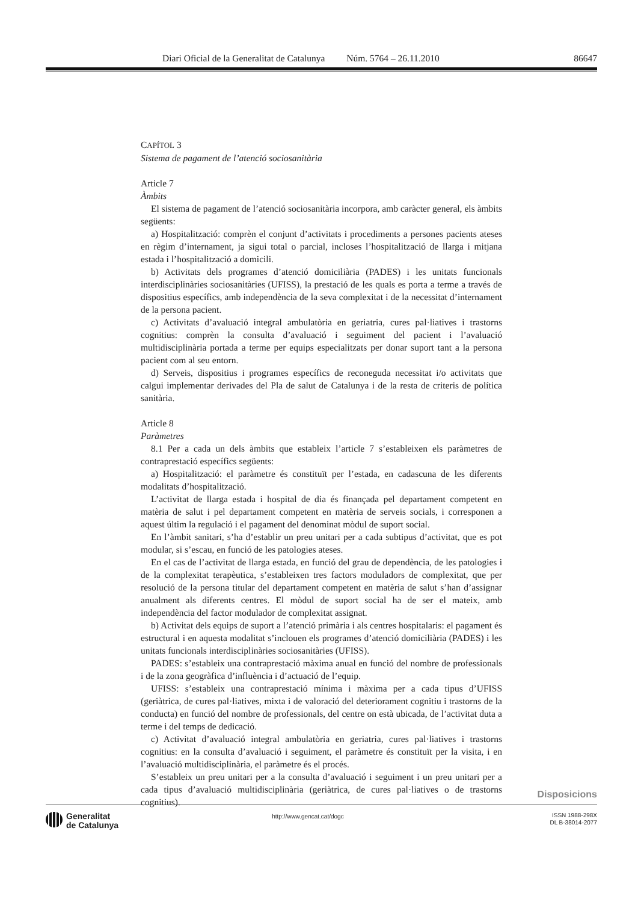Diari Oficial de la Generalitat de Catalunya Núm. 5764 – 26.11.2010 86647
CAPÍTOL 3
Sistema de pagament de l’atenció sociosanitària
Article 7
Àmbits
El sistema de pagament de l’atenció sociosanitària incorpora, amb caràcter general, els àmbits següents:
a) Hospitalització: comprèn el conjunt d’activitats i procediments a persones pacients ateses en règim d’internament, ja sigui total o parcial, incloses l’hospitalització de llarga i mitjana estada i l’hospitalització a domicili.
b) Activitats dels programes d’atenció domiciliària (PADES) i les unitats funcionals interdisciplinàries sociosanitàries (UFISS), la prestació de les quals es porta a terme a través de dispositius específics, amb independència de la seva complexitat i de la necessitat d’internament de la persona pacient.
c) Activitats d’avaluació integral ambulatòria en geriatria, cures pal·liatives i trastorns cognitius: comprèn la consulta d’avaluació i seguiment del pacient i l’avaluació multidisciplinària portada a terme per equips especialitzats per donar suport tant a la persona pacient com al seu entorn.
d) Serveis, dispositius i programes específics de reconeguda necessitat i/o activitats que calgui implementar derivades del Pla de salut de Catalunya i de la resta de criteris de política sanitària.
Article 8
Paràmetres
8.1 Per a cada un dels àmbits que estableix l’article 7 s’estableixen els paràmetres de contraprestació específics següents:
a) Hospitalització: el paràmetre és constituït per l’estada, en cadascuna de les diferents modalitats d’hospitalització.
L’activitat de llarga estada i hospital de dia és finançada pel departament competent en matèria de salut i pel departament competent en matèria de serveis socials, i corresponen a aquest últim la regulació i el pagament del denominat mòdul de suport social.
En l’àmbit sanitari, s’ha d’establir un preu unitari per a cada subtipus d’activitat, que es pot modular, si s’escau, en funció de les patologies ateses.
En el cas de l’activitat de llarga estada, en funció del grau de dependència, de les patologies i de la complexitat terapèutica, s’estableixen tres factors moduladors de complexitat, que per resolució de la persona titular del departament competent en matèria de salut s’han d’assignar anualment als diferents centres. El mòdul de suport social ha de ser el mateix, amb independència del factor modulador de complexitat assignat.
b) Activitat dels equips de suport a l’atenció primària i als centres hospitalaris: el pagament és estructural i en aquesta modalitat s’inclouen els programes d’atenció domiciliària (PADES) i les unitats funcionals interdisciplinàries sociosanitàries (UFISS).
PADES: s’estableix una contraprestació màxima anual en funció del nombre de professionals i de la zona geogràfica d’influència i d’actuació de l’equip.
UFISS: s’estableix una contraprestació mínima i màxima per a cada tipus d’UFISS (geriàtrica, de cures pal·liatives, mixta i de valoració del deteriorament cognitiu i trastorns de la conducta) en funció del nombre de professionals, del centre on està ubicada, de l’activitat duta a terme i del temps de dedicació.
c) Activitat d’avaluació integral ambulatòria en geriatria, cures pal·liatives i trastorns cognitius: en la consulta d’avaluació i seguiment, el paràmetre és constituït per la visita, i en l’avaluació multidisciplinària, el paràmetre és el procés.
S’estableix un preu unitari per a la consulta d’avaluació i seguiment i un preu unitari per a cada tipus d’avaluació multidisciplinària (geriàtrica, de cures pal·liatives o de trastorns cognitius).
Disposicions
Generalitat
de Catalunya
http://www.gencat.cat/dogc
ISSN 1988-298X
DL B-38014-2077